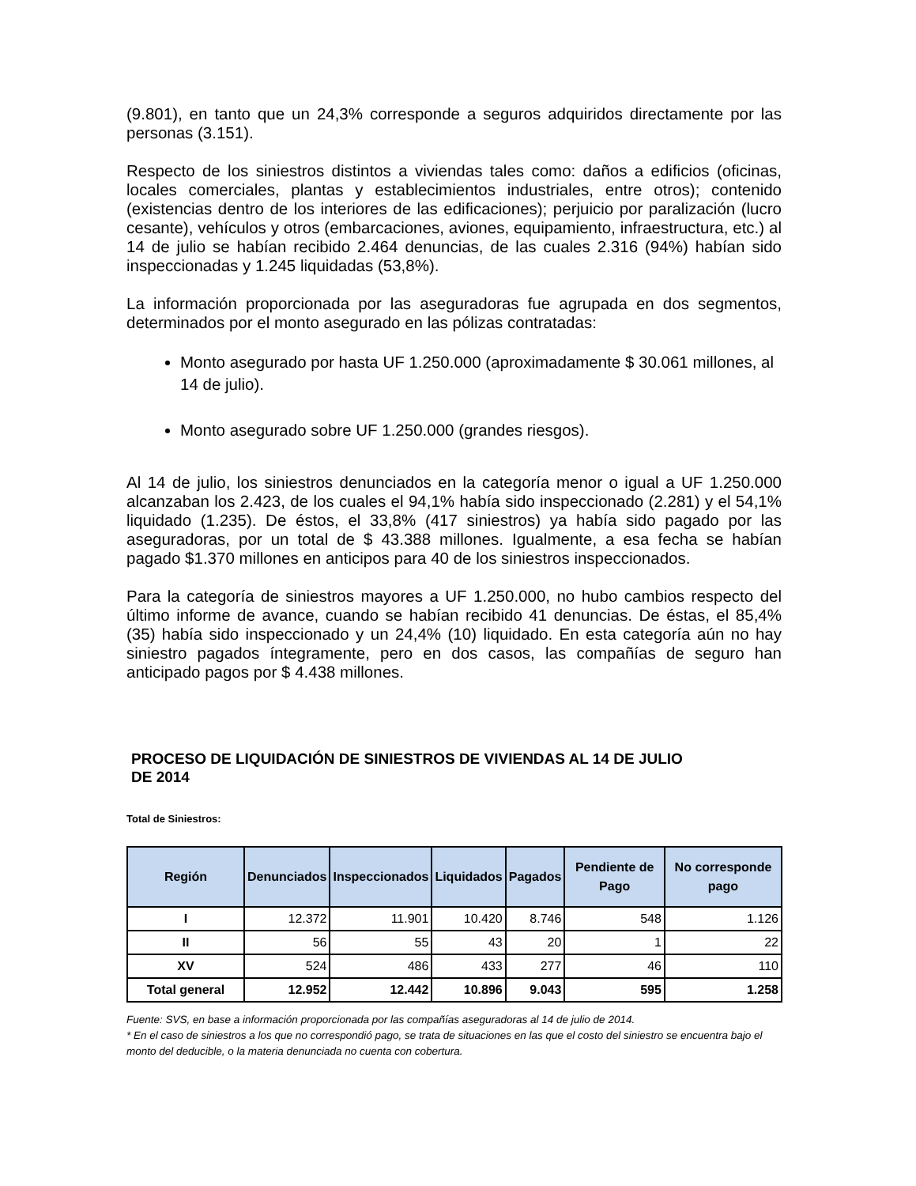(9.801), en tanto que un 24,3% corresponde a seguros adquiridos directamente por las personas (3.151).
Respecto de los siniestros distintos a viviendas tales como: daños a edificios (oficinas, locales comerciales, plantas y establecimientos industriales, entre otros); contenido (existencias dentro de los interiores de las edificaciones); perjuicio por paralización (lucro cesante), vehículos y otros (embarcaciones, aviones, equipamiento, infraestructura, etc.) al 14 de julio se habían recibido 2.464 denuncias, de las cuales 2.316 (94%) habían sido inspeccionadas y 1.245 liquidadas (53,8%).
La información proporcionada por las aseguradoras fue agrupada en dos segmentos, determinados por el monto asegurado en las pólizas contratadas:
Monto asegurado por hasta UF 1.250.000 (aproximadamente $ 30.061 millones, al 14 de julio).
Monto asegurado sobre UF 1.250.000 (grandes riesgos).
Al 14 de julio, los siniestros denunciados en la categoría menor o igual a UF 1.250.000 alcanzaban los 2.423, de los cuales el 94,1% había sido inspeccionado (2.281) y el 54,1% liquidado (1.235). De éstos, el 33,8% (417 siniestros) ya había sido pagado por las aseguradoras, por un total de $ 43.388 millones. Igualmente, a esa fecha se habían pagado $1.370 millones en anticipos para 40 de los siniestros inspeccionados.
Para la categoría de siniestros mayores a UF 1.250.000, no hubo cambios respecto del último informe de avance, cuando se habían recibido 41 denuncias. De éstas, el 85,4% (35) había sido inspeccionado y un 24,4% (10) liquidado. En esta categoría aún no hay siniestro pagados íntegramente, pero en dos casos, las compañías de seguro han anticipado pagos por $ 4.438 millones.
PROCESO DE LIQUIDACIÓN DE SINIESTROS DE VIVIENDAS AL 14 DE JULIO DE 2014
Total de Siniestros:
| Región | Denunciados | Inspeccionados | Liquidados | Pagados | Pendiente de Pago | No corresponde pago |
| --- | --- | --- | --- | --- | --- | --- |
| I | 12.372 | 11.901 | 10.420 | 8.746 | 548 | 1.126 |
| II | 56 | 55 | 43 | 20 | 1 | 22 |
| XV | 524 | 486 | 433 | 277 | 46 | 110 |
| Total general | 12.952 | 12.442 | 10.896 | 9.043 | 595 | 1.258 |
Fuente: SVS, en base a información proporcionada por las compañías aseguradoras al 14 de julio de 2014.
* En el caso de siniestros a los que no correspondió pago, se trata de situaciones en las que el costo del siniestro se encuentra bajo el monto del deducible, o la materia denunciada no cuenta con cobertura.